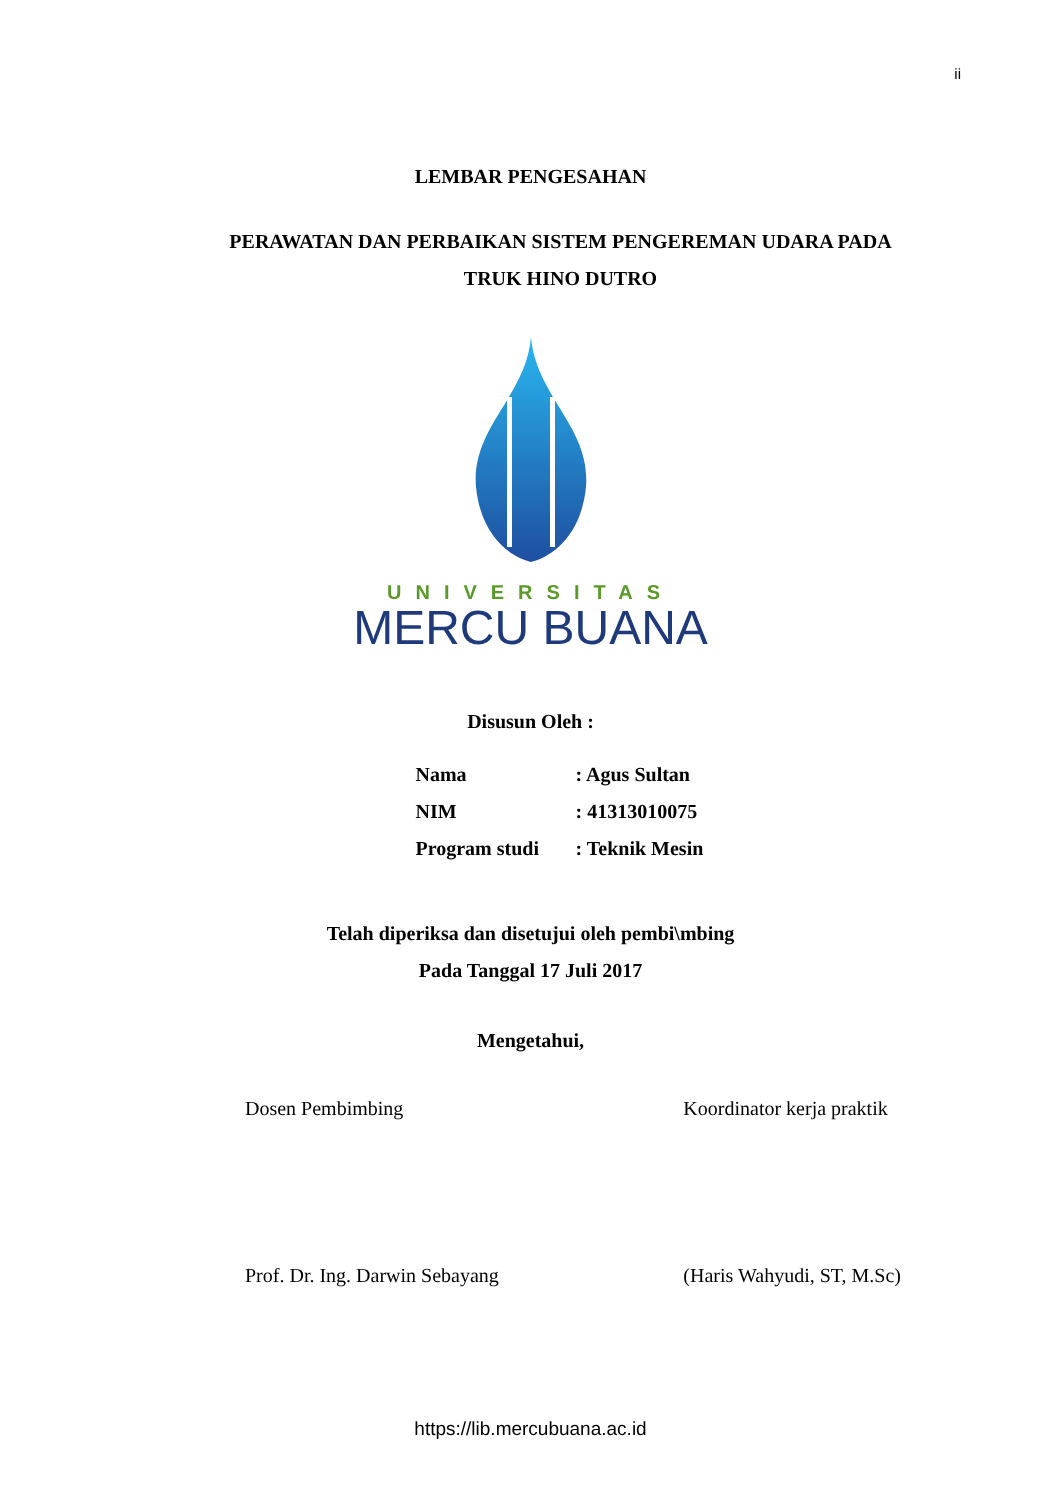ii
LEMBAR PENGESAHAN
PERAWATAN DAN PERBAIKAN SISTEM PENGEREMAN UDARA PADA
TRUK HINO DUTRO
UNIVERSITAS
MERCU BUANA
Disusun Oleh :
Nama: Agus Sultan
NIM: 41313010075
Program studi: Teknik Mesin
Telah diperiksa dan disetujui oleh pembi\mbing
Pada Tanggal 17 Juli 2017
Mengetahui,
Dosen Pembimbing
Prof. Dr. Ing. Darwin Sebayang
Koordinator kerja praktik
(Haris Wahyudi, ST, M.Sc)
https://lib.mercubuana.ac.id